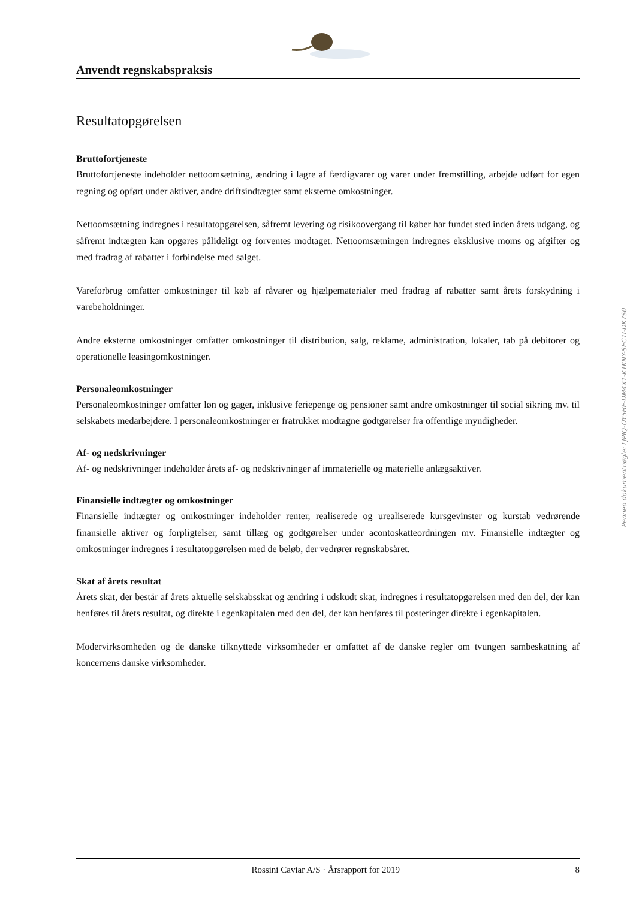Anvendt regnskabspraksis
Resultatopgørelsen
Bruttofortjeneste
Bruttofortjeneste indeholder nettoomsætning, ændring i lagre af færdigvarer og varer under fremstilling, arbejde udført for egen regning og opført under aktiver, andre driftsindtægter samt eksterne omkostninger.
Nettoomsætning indregnes i resultatopgørelsen, såfremt levering og risikoovergang til køber har fundet sted inden årets udgang, og såfremt indtægten kan opgøres pålideligt og forventes modtaget. Nettoomsætningen indregnes eksklusive moms og afgifter og med fradrag af rabatter i forbindelse med salget.
Vareforbrug omfatter omkostninger til køb af råvarer og hjælpematerialer med fradrag af rabatter samt årets forskydning i varebeholdninger.
Andre eksterne omkostninger omfatter omkostninger til distribution, salg, reklame, administration, lokaler, tab på debitorer og operationelle leasingomkostninger.
Personaleomkostninger
Personaleomkostninger omfatter løn og gager, inklusive feriepenge og pensioner samt andre omkostninger til social sikring mv. til selskabets medarbejdere. I personaleomkostninger er fratrukket modtagne godtgørelser fra offentlige myndigheder.
Af- og nedskrivninger
Af- og nedskrivninger indeholder årets af- og nedskrivninger af immaterielle og materielle anlægsaktiver.
Finansielle indtægter og omkostninger
Finansielle indtægter og omkostninger indeholder renter, realiserede og urealiserede kursgevinster og kurstab vedrørende finansielle aktiver og forpligtelser, samt tillæg og godtgørelser under acontoskatteordningen mv. Finansielle indtægter og omkostninger indregnes i resultatopgørelsen med de beløb, der vedrører regnskabsåret.
Skat af årets resultat
Årets skat, der består af årets aktuelle selskabsskat og ændring i udskudt skat, indregnes i resultatopgørelsen med den del, der kan henføres til årets resultat, og direkte i egenkapitalen med den del, der kan henføres til posteringer direkte i egenkapitalen.
Modervirksomheden og de danske tilknyttede virksomheder er omfattet af de danske regler om tvungen sambeskatning af koncernens danske virksomheder.
Penneo dokumentnøgle: LJPIQ-OY5HE-DM4X1-K1KNY-SEC1I-DK7S0
Rossini Caviar A/S · Årsrapport for 2019 8